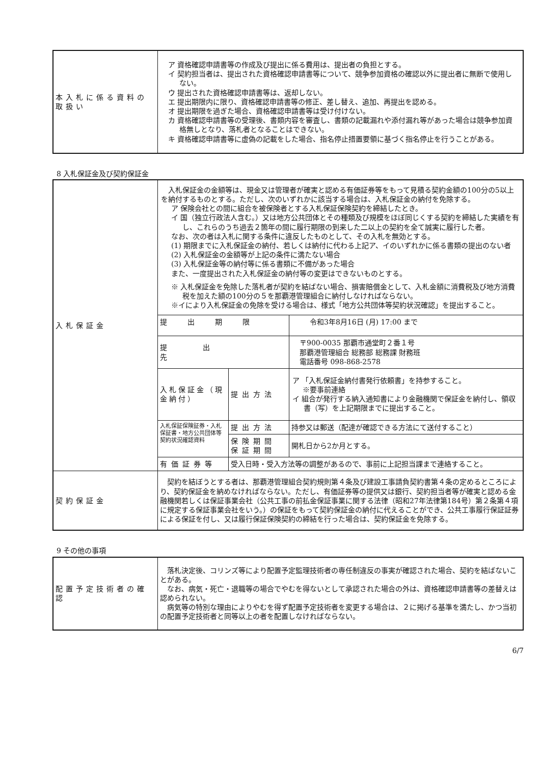| 本入札に係る資料の取扱い | ア 資格確認申請書等の作成及び提出に係る費用は、提出者の負担とする。 イ 契約担当者は、提出された資格確認申請書等について、競争参加資格の確認以外に提出者に無断で使用しない。 ウ 提出された資格確認申請書等は、返却しない。 エ 提出期限内に限り、資格確認申請書等の修正、差し替え、追加、再提出を認める。 オ 提出期限を過ぎた場合、資格確認申請書等は受け付けない。 カ 資格確認申請書等の受理後、書類内容を審査し、書類の記載漏れや添付漏れ等があった場合は競争参加資格無しとなり、落札者となることはできない。 キ 資格確認申請書等に虚偽の記載をした場合、指名停止措置要領に基づく指名停止を行うことがある。 |
8 入札保証金及び契約保証金
| 入札保証金 | 入札保証金の金額等は、現金又は管理者が確実と認める有価証券等をもって見積る契約金額の100分の5以上を納付するものとする。ただし、次のいずれかに該当する場合は、入札保証金の納付を免除する。 ア 保険会社との間に組合を被保険者とする入札保証保険契約を締結したとき。 イ 国（独立行政法人含む。）又は地方公共団体とその種類及び規模をほぼ同じくする契約を締結した実績を有し、これらのうち過去２箇年の間に履行期限の到来した二以上の契約を全て誠実に履行した者。 なお、次の者は入札に関する条件に違反したものとして、その入札を無効とする。 (1) 期限までに入札保証金の納付、若しくは納付に代わる上記ア、イのいずれかに係る書類の提出のない者 (2) 入札保証金の金額等が上記の条件に満たない場合 (3) 入札保証金等の納付等に係る書類に不備があった場合 また、一度提出された入札保証金の納付等の変更はできないものとする。 ※ 入札保証金を免除した落札者が契約を結ばない場合、損害賠償金として、入札金額に消費税及び地方消費税を加えた額の100分の５を那覇港管理組合に納付しなければならない。 ※イにより入札保証金の免除を受ける場合は、様式「地方公共団体等契約状況確認」を提出すること。 | | |
| | 提出期限 | | 令和3年8月16日 (月) 17:00 まで |
| | 提出先 | | 〒900-0035 那覇市通堂町２番１号 那覇港管理組合 総務部 総務課 財務班 電話番号 098-868-2578 |
| | 入札保証金（現金納付） | 提出方法 | ア 「入札保証金納付書発行依頼書」を持参すること。 ※要事前連絡 イ 組合が発行する納入通知書により金融機関で保証金を納付し、領収書（写）を上記期限までに提出すること。 |
| | 入札保証保険証券・入札保証書・地方公共団体等契約状況確認資料 | 提出方法 | 持参又は郵送（配達が確認できる方法にて送付すること） |
| | | 保険期間 保証期間 | 開札日から2か月とする。 |
| | 有価証券等 | 受入日時・受入方法等の調整があるので、事前に上記担当課まで連絡すること。 | |
| 契約保証金 | 契約を結ぼうとする者は、那覇港管理組合契約規則第４条及び建設工事請負契約書第４条の定めるところにより、契約保証金を納めなければならない。ただし、有価証券等の提供又は銀行、契約担当者等が確実と認める金融機関若しくは保証事業会社（公共工事の前払金保証事業に関する法律（昭和27年法律第184号）第２条第４項に規定する保証事業会社をいう。）の保証をもって契約保証金の納付に代えることができ、公共工事履行保証証券による保証を付し、又は履行保証保険契約の締結を行った場合は、契約保証金を免除する。 | | |
9 その他の事項
| 配置予定技術者の確認 | 落札決定後、コリンズ等により配置予定監理技術者の専任制違反の事実が確認された場合、契約を結ばないことがある。 なお、病気・死亡・退職等の場合でやむを得ないとして承認された場合の外は、資格確認申請書等の差替えは認められない。 病気等の特別な理由によりやむを得ず配置予定技術者を変更する場合は、２に掲げる基準を満たし、かつ当初の配置予定技術者と同等以上の者を配置しなければならない。 |
6/7